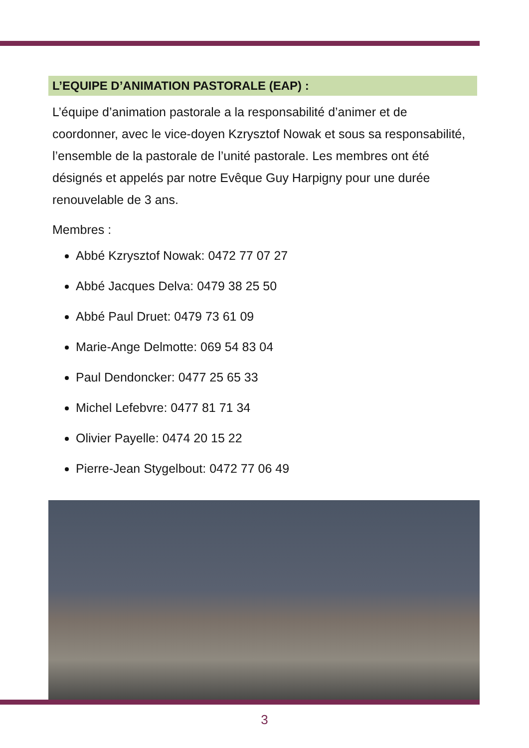L’EQUIPE D’ANIMATION PASTORALE (EAP) :
L’équipe d’animation pastorale a la responsabilité d’animer et de coordonner, avec le vice-doyen Kzrysztof Nowak et sous sa responsabilité, l’ensemble de la pastorale de l’unité pastorale. Les membres ont été désignés et appelés par notre Evêque Guy Harpigny pour une durée renouvelable de 3 ans.
Membres :
Abbé Kzrysztof Nowak: 0472 77 07 27
Abbé Jacques Delva: 0479 38 25 50
Abbé Paul Druet: 0479 73 61 09
Marie-Ange Delmotte: 069 54 83 04
Paul Dendoncker: 0477 25 65 33
Michel Lefebvre: 0477 81 71 34
Olivier Payelle: 0474 20 15 22
Pierre-Jean Stygelbout: 0472 77 06 49
3